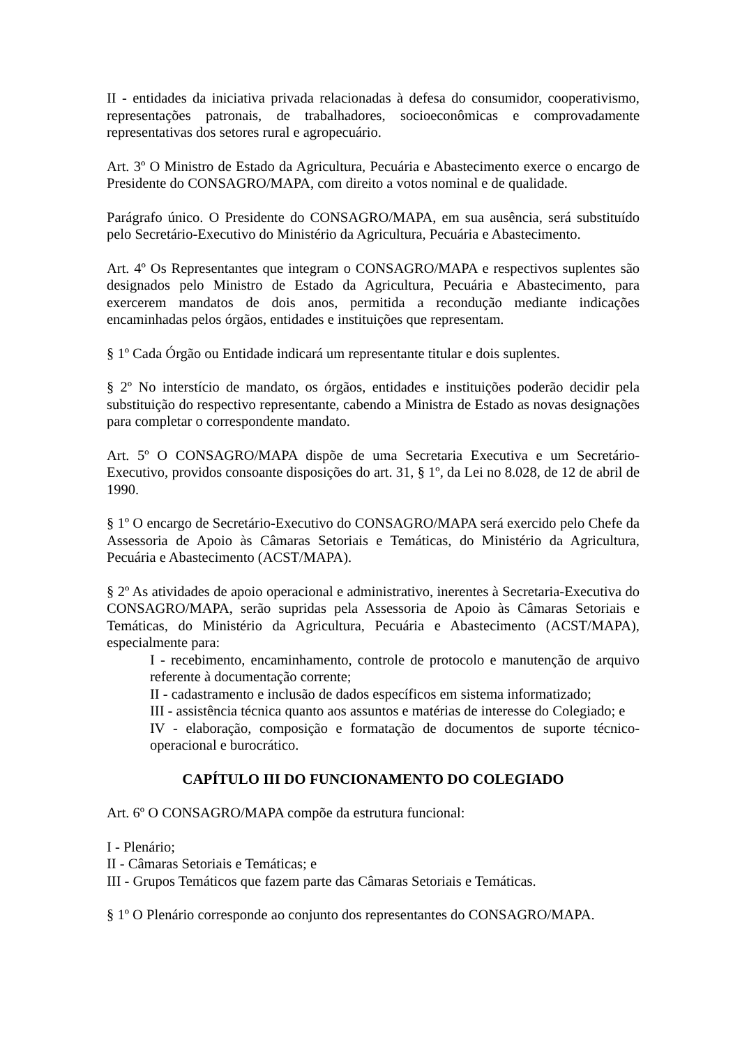II - entidades da iniciativa privada relacionadas à defesa do consumidor, cooperativismo, representações patronais, de trabalhadores, socioeconômicas e comprovadamente representativas dos setores rural e agropecuário.
Art. 3º O Ministro de Estado da Agricultura, Pecuária e Abastecimento exerce o encargo de Presidente do CONSAGRO/MAPA, com direito a votos nominal e de qualidade.
Parágrafo único. O Presidente do CONSAGRO/MAPA, em sua ausência, será substituído pelo Secretário-Executivo do Ministério da Agricultura, Pecuária e Abastecimento.
Art. 4º Os Representantes que integram o CONSAGRO/MAPA e respectivos suplentes são designados pelo Ministro de Estado da Agricultura, Pecuária e Abastecimento, para exercerem mandatos de dois anos, permitida a recondução mediante indicações encaminhadas pelos órgãos, entidades e instituições que representam.
§ 1º Cada Órgão ou Entidade indicará um representante titular e dois suplentes.
§ 2º No interstício de mandato, os órgãos, entidades e instituições poderão decidir pela substituição do respectivo representante, cabendo a Ministra de Estado as novas designações para completar o correspondente mandato.
Art. 5º O CONSAGRO/MAPA dispõe de uma Secretaria Executiva e um Secretário-Executivo, providos consoante disposições do art. 31, § 1º, da Lei no 8.028, de 12 de abril de 1990.
§ 1º O encargo de Secretário-Executivo do CONSAGRO/MAPA será exercido pelo Chefe da Assessoria de Apoio às Câmaras Setoriais e Temáticas, do Ministério da Agricultura, Pecuária e Abastecimento (ACST/MAPA).
§ 2º As atividades de apoio operacional e administrativo, inerentes à Secretaria-Executiva do CONSAGRO/MAPA, serão supridas pela Assessoria de Apoio às Câmaras Setoriais e Temáticas, do Ministério da Agricultura, Pecuária e Abastecimento (ACST/MAPA), especialmente para:
I - recebimento, encaminhamento, controle de protocolo e manutenção de arquivo referente à documentação corrente;
II - cadastramento e inclusão de dados específicos em sistema informatizado;
III - assistência técnica quanto aos assuntos e matérias de interesse do Colegiado; e
IV - elaboração, composição e formatação de documentos de suporte técnico-operacional e burocrático.
CAPÍTULO III DO FUNCIONAMENTO DO COLEGIADO
Art. 6º O CONSAGRO/MAPA compõe da estrutura funcional:
I - Plenário;
II - Câmaras Setoriais e Temáticas; e
III - Grupos Temáticos que fazem parte das Câmaras Setoriais e Temáticas.
§ 1º O Plenário corresponde ao conjunto dos representantes do CONSAGRO/MAPA.